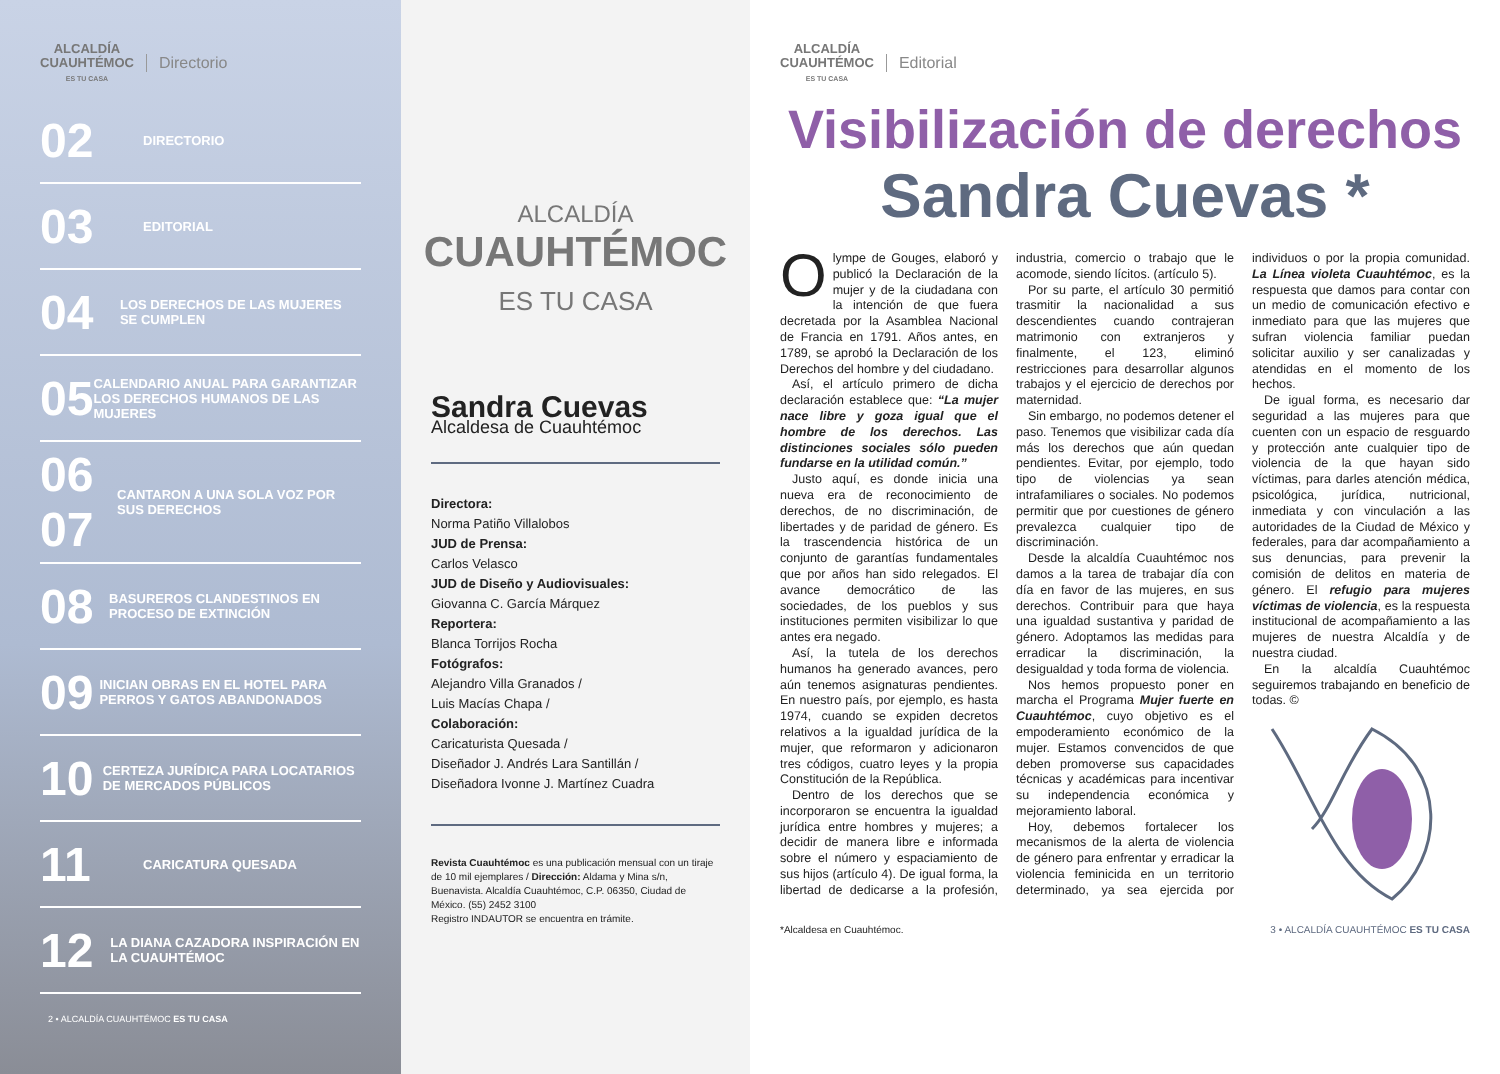ALCALDÍA
CUAUHTÉMOC
ES TU CASA
Directorio
02 DIRECTORIO
03 EDITORIAL
04 LOS DERECHOS DE LAS MUJERES SE CUMPLEN
05 CALENDARIO ANUAL PARA GARANTIZAR LOS DERECHOS HUMANOS DE LAS MUJERES
06
07 CANTARON A UNA SOLA VOZ POR SUS DERECHOS
08 BASUREROS CLANDESTINOS EN PROCESO DE EXTINCIÓN
09 INICIAN OBRAS EN EL HOTEL PARA PERROS Y GATOS ABANDONADOS
10 CERTEZA JURÍDICA PARA LOCATARIOS DE MERCADOS PÚBLICOS
11 CARICATURA QUESADA
12 LA DIANA CAZADORA INSPIRACIÓN EN LA CUAUHTÉMOC
2 • ALCALDÍA CUAUHTÉMOC ES TU CASA
ALCALDÍA
CUAUHTÉMOC
ES TU CASA
Sandra Cuevas
Alcaldesa de Cuauhtémoc
Directora:
Norma Patiño Villalobos
JUD de Prensa:
Carlos Velasco
JUD de Diseño y Audiovisuales:
Giovanna C. García Márquez
Reportera:
Blanca Torrijos Rocha
Fotógrafos:
Alejandro Villa Granados /
Luis Macías Chapa /
Colaboración:
Caricaturista Quesada /
Diseñador J. Andrés Lara Santillán /
Diseñadora Ivonne J. Martínez Cuadra
Revista Cuauhtémoc es una publicación mensual con un tiraje de 10 mil ejemplares / Dirección: Aldama y Mina s/n, Buenavista. Alcaldía Cuauhtémoc, C.P. 06350, Ciudad de México. (55) 2452 3100
Registro INDAUTOR se encuentra en trámite.
ALCALDÍA
CUAUHTÉMOC
ES TU CASA
Editorial
Visibilización de derechos
Sandra Cuevas *
Olympe de Gouges, elaboró y publicó la Declaración de la mujer y de la ciudadana con la intención de que fuera decretada por la Asamblea Nacional de Francia en 1791. Años antes, en 1789, se aprobó la Declaración de los Derechos del hombre y del ciudadano.
Así, el artículo primero de dicha declaración establece que: “La mujer nace libre y goza igual que el hombre de los derechos. Las distinciones sociales sólo pueden fundarse en la utilidad común.”
Justo aquí, es donde inicia una nueva era de reconocimiento de derechos, de no discriminación, de libertades y de paridad de género. Es la trascendencia histórica de un conjunto de garantías fundamentales que por años han sido relegados. El avance democrático de las sociedades, de los pueblos y sus instituciones permiten visibilizar lo que antes era negado.
Así, la tutela de los derechos humanos ha generado avances, pero aún tenemos asignaturas pendientes. En nuestro país, por ejemplo, es hasta 1974, cuando se expiden decretos relativos a la igualdad jurídica de la mujer, que reformaron y adicionaron tres códigos, cuatro leyes y la propia Constitución de la República.
Dentro de los derechos que se incorporaron se encuentra la igualdad jurídica entre hombres y mujeres; a decidir de manera libre e informada sobre el número y espaciamiento de sus hijos (artículo 4). De igual forma, la libertad de dedicarse a la profesión, industria, comercio o trabajo que le acomode, siendo lícitos. (artículo 5).
Por su parte, el artículo 30 permitió trasmitir la nacionalidad a sus descendientes cuando contrajeran matrimonio con extranjeros y finalmente, el 123, eliminó restricciones para desarrollar algunos trabajos y el ejercicio de derechos por maternidad.
Sin embargo, no podemos detener el paso. Tenemos que visibilizar cada día más los derechos que aún quedan pendientes. Evitar, por ejemplo, todo tipo de violencias ya sean intrafamiliares o sociales. No podemos permitir que por cuestiones de género prevalezca cualquier tipo de discriminación.
Desde la alcaldía Cuauhtémoc nos damos a la tarea de trabajar día con día en favor de las mujeres, en sus derechos. Contribuir para que haya una igualdad sustantiva y paridad de género. Adoptamos las medidas para erradicar la discriminación, la desigualdad y toda forma de violencia.
Nos hemos propuesto poner en marcha el Programa Mujer fuerte en Cuauhtémoc, cuyo objetivo es el empoderamiento económico de la mujer. Estamos convencidos de que deben promoverse sus capacidades técnicas y académicas para incentivar su independencia económica y mejoramiento laboral.
Hoy, debemos fortalecer los mecanismos de la alerta de violencia de género para enfrentar y erradicar la violencia feminicida en un territorio determinado, ya sea ejercida por individuos o por la propia comunidad. La Línea violeta Cuauhtémoc, es la respuesta que damos para contar con un medio de comunicación efectivo e inmediato para que las mujeres que sufran violencia familiar puedan solicitar auxilio y ser canalizadas y atendidas en el momento de los hechos.
De igual forma, es necesario dar seguridad a las mujeres para que cuenten con un espacio de resguardo y protección ante cualquier tipo de violencia de la que hayan sido víctimas, para darles atención médica, psicológica, jurídica, nutricional, inmediata y con vinculación a las autoridades de la Ciudad de México y federales, para dar acompañamiento a sus denuncias, para prevenir la comisión de delitos en materia de género. El refugio para mujeres víctimas de violencia, es la respuesta institucional de acompañamiento a las mujeres de nuestra Alcaldía y de nuestra ciudad.
En la alcaldía Cuauhtémoc seguiremos trabajando en beneficio de todas. ©
*Alcaldesa en Cuauhtémoc. 3 • ALCALDÍA CUAUHTÉMOC ES TU CASA